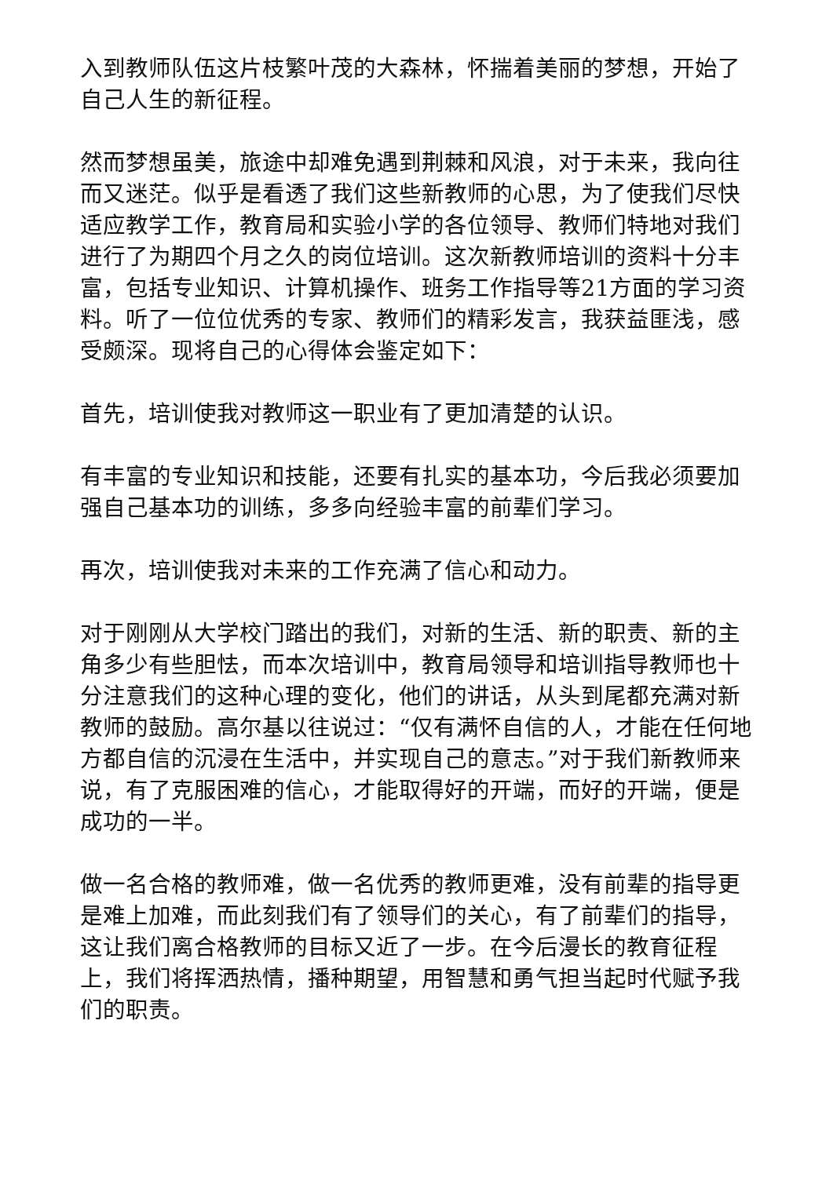入到教师队伍这片枝繁叶茂的大森林，怀揣着美丽的梦想，开始了自己人生的新征程。
然而梦想虽美，旅途中却难免遇到荆棘和风浪，对于未来，我向往而又迷茫。似乎是看透了我们这些新教师的心思，为了使我们尽快适应教学工作，教育局和实验小学的各位领导、教师们特地对我们进行了为期四个月之久的岗位培训。这次新教师培训的资料十分丰富，包括专业知识、计算机操作、班务工作指导等21方面的学习资料。听了一位位优秀的专家、教师们的精彩发言，我获益匪浅，感受颇深。现将自己的心得体会鉴定如下：
首先，培训使我对教师这一职业有了更加清楚的认识。
有丰富的专业知识和技能，还要有扎实的基本功，今后我必须要加强自己基本功的训练，多多向经验丰富的前辈们学习。
再次，培训使我对未来的工作充满了信心和动力。
对于刚刚从大学校门踏出的我们，对新的生活、新的职责、新的主角多少有些胆怯，而本次培训中，教育局领导和培训指导教师也十分注意我们的这种心理的变化，他们的讲话，从头到尾都充满对新教师的鼓励。高尔基以往说过：“仅有满怀自信的人，才能在任何地方都自信的沉浸在生活中，并实现自己的意志。”对于我们新教师来说，有了克服困难的信心，才能取得好的开端，而好的开端，便是成功的一半。
做一名合格的教师难，做一名优秀的教师更难，没有前辈的指导更是难上加难，而此刻我们有了领导们的关心，有了前辈们的指导，这让我们离合格教师的目标又近了一步。在今后漫长的教育征程上，我们将挥洒热情，播种期望，用智慧和勇气担当起时代赋予我们的职责。